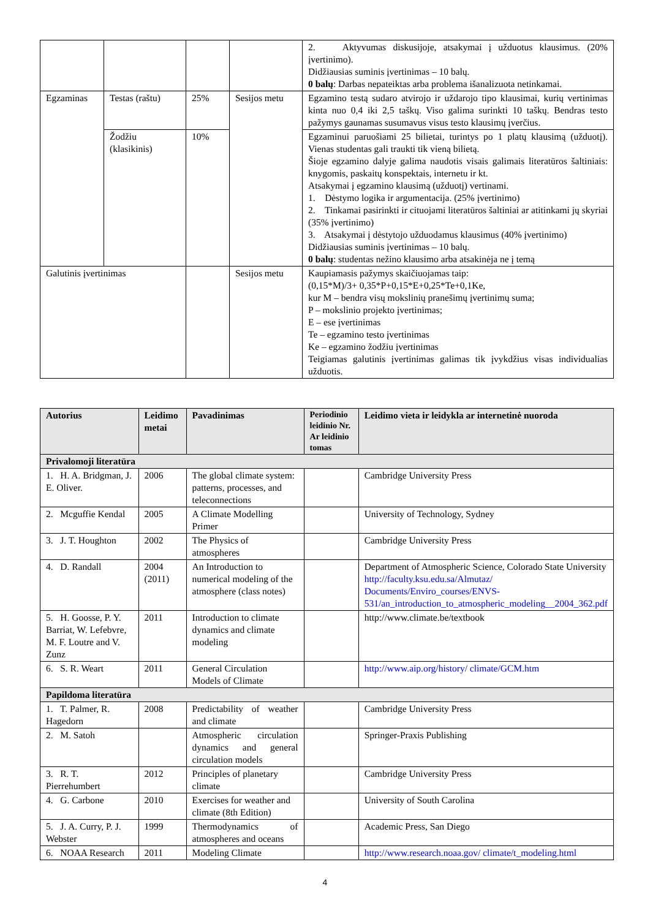| | | | | 2. Aktyvumas diskusijoje, atsakymai į užduotus klausimus. (20% įvertinimo). Didžiausias suminis įvertinimas – 10 balų. 0 balų : Darbas nepateiktas arba problema išanalizuota netinkamai. |
| Egzaminas | Testas (raštu) | 25% | Sesijos metu | Egzamino testą sudaro atvirojo ir uždarojo tipo klausimai, kurių vertinimas kinta nuo 0,4 iki 2,5 taškų. Viso galima surinkti 10 taškų. Bendras testo pažymys gaunamas susumavus visus testo klausimų įverčius. |
| | Žodžiu (klasikinis) | 10% | | Egzaminui paruošiami 25 bilietai, turintys po 1 platų klausimą (užduotį). Vienas studentas gali traukti tik vieną bilietą. Šioje egzamino dalyje galima naudotis visais galimais literatūros šaltiniais: knygomis, paskaitų konspektais, internetu ir kt. Atsakymai į egzamino klausimą (užduotį) vertinami. 1. Dėstymo logika ir argumentacija. (25% įvertinimo) 2. Tinkamai pasirinkti ir cituojami literatūros šaltiniai ar atitinkami jų skyriai (35% įvertinimo) 3. Atsakymai į dėstytojo užduodamus klausimus (40% įvertinimo) Didžiausias suminis įvertinimas – 10 balų. 0 balų : studentas nežino klausimo arba atsakinėja ne į temą |
| Galutinis įvertinimas | | | Sesijos metu | Kaupiamasis pažymys skaičiuojamas taip: (0,15*M)/3+ 0,35*P+0,15*E+0,25*Te+0,1Ke, kur M – bendra visų mokslinių pranešimų įvertinimų suma; P – mokslinio projekto įvertinimas; E – ese įvertinimas Te – egzamino testo įvertinimas Ke – egzamino žodžiu įvertinimas Teigiamas galutinis įvertinimas galimas tik įvykdžius visas individualias užduotis. |
| Autorius | Leidimo metai | Pavadinimas | Periodinio leidinio Nr. Ar leidinio tomas | Leidimo vieta ir leidykla ar internetinė nuoroda |
| --- | --- | --- | --- | --- |
| Privalomoji literatūra | | | | |
| 1. H. A. Bridgman, J. E. Oliver. | 2006 | The global climate system: patterns, processes, and teleconnections | | Cambridge University Press |
| 2. Mcguffie Kendal | 2005 | A Climate Modelling Primer | | University of Technology, Sydney |
| 3. J. T. Houghton | 2002 | The Physics of atmospheres | | Cambridge University Press |
| 4. D. Randall | 2004 (2011) | An Introduction to numerical modeling of the atmosphere (class notes) | | Department of Atmospheric Science, Colorado State University http://faculty.ksu.edu.sa/Almutaz/ Documents/Enviro_courses/ENVS-531/an_introduction_to_atmospheric_modeling__2004_362.pdf |
| 5. H. Goosse, P. Y. Barriat, W. Lefebvre, M. F. Loutre and V. Zunz | 2011 | Introduction to climate dynamics and climate modeling | | http://www.climate.be/textbook |
| 6. S. R. Weart | 2011 | General Circulation Models of Climate | | http://www.aip.org/history/ climate/GCM.htm |
| Papildoma literatūra | | | | |
| 1. T. Palmer, R. Hagedorn | 2008 | Predictability of weather and climate | | Cambridge University Press |
| 2. M. Satoh | | Atmospheric circulation dynamics and general circulation models | | Springer-Praxis Publishing |
| 3. R. T. Pierrehumbert | 2012 | Principles of planetary climate | | Cambridge University Press |
| 4. G. Carbone | 2010 | Exercises for weather and climate (8th Edition) | | University of South Carolina |
| 5. J. A. Curry, P. J. Webster | 1999 | Thermodynamics of atmospheres and oceans | | Academic Press, San Diego |
| 6. NOAA Research | 2011 | Modeling Climate | | http://www.research.noaa.gov/ climate/t_modeling.html |
4